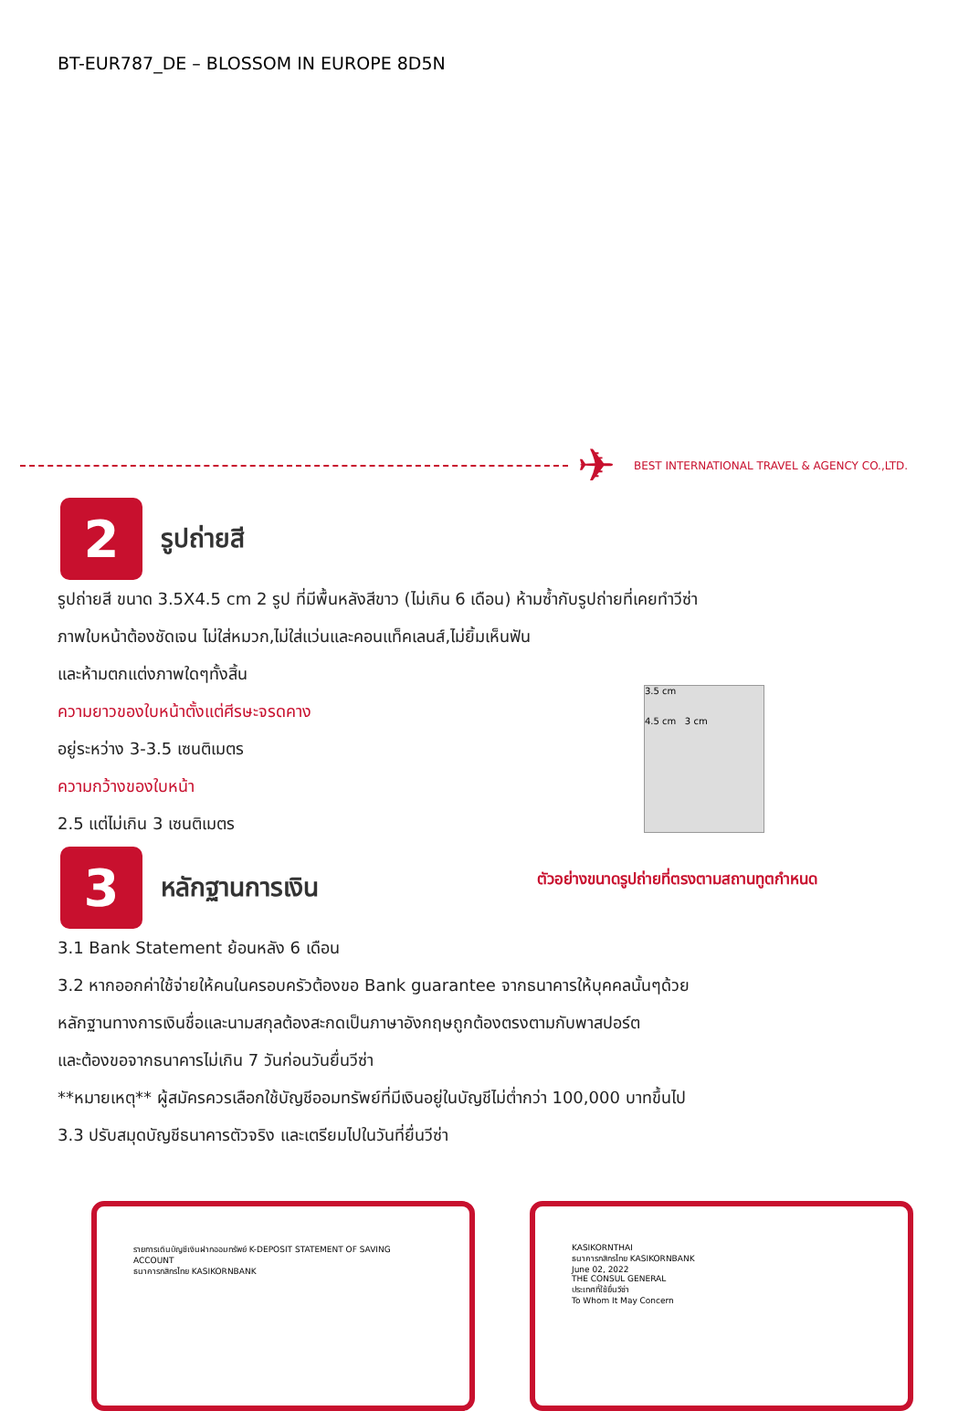BT-EUR787_DE – BLOSSOM IN EUROPE 8D5N
✈
BEST INTERNATIONAL TRAVEL & AGENCY CO.,LTD.
2
รูปถ่ายสี
รูปถ่ายสี ขนาด 3.5X4.5 cm 2 รูป ที่มีพื้นหลังสีขาว (ไม่เกิน 6 เดือน) ห้ามซ้ำกับรูปถ่ายที่เคยทำวีซ่า
ภาพใบหน้าต้องชัดเจน ไม่ใส่หมวก,ไม่ใส่แว่นและคอนแท็คเลนส์,ไม่ยิ้มเห็นฟัน
และห้ามตกแต่งภาพใดๆทั้งสิ้น
ความยาวของใบหน้าตั้งแต่ศีรษะจรดคาง
อยู่ระหว่าง 3-3.5 เซนติเมตร
ความกว้างของใบหน้า
2.5 แต่ไม่เกิน 3 เซนติเมตร
3.5 cm
4.5 cm 3 cm
ตัวอย่างขนาดรูปถ่ายที่ตรงตามสถานทูตกำหนด
3
หลักฐานการเงิน
3.1 Bank Statement ย้อนหลัง 6 เดือน
3.2 หากออกค่าใช้จ่ายให้คนในครอบครัวต้องขอ Bank guarantee จากธนาคารให้บุคคลนั้นๆด้วย
หลักฐานทางการเงินชื่อและนามสกุลต้องสะกดเป็นภาษาอังกฤษถูกต้องตรงตามกับพาสปอร์ต
และต้องขอจากธนาคารไม่เกิน 7 วันก่อนวันยื่นวีซ่า
**หมายเหตุ** ผู้สมัครควรเลือกใช้บัญชีออมทรัพย์ที่มีเงินอยู่ในบัญชีไม่ต่ำกว่า 100,000 บาทขึ้นไป
3.3 ปรับสมุดบัญชีธนาคารตัวจริง และเตรียมไปในวันที่ยื่นวีซ่า
รายการเดินบัญชีเงินฝากออมทรัพย์ K-DEPOSIT STATEMENT OF SAVING ACCOUNT
ธนาคารกสิกรไทย KASIKORNBANK
KASIKORNTHAI
ธนาคารกสิกรไทย KASIKORNBANK
June 02, 2022
THE CONSUL GENERAL
ประเทศที่ใช้ยื่นวีซ่า
To Whom It May Concern